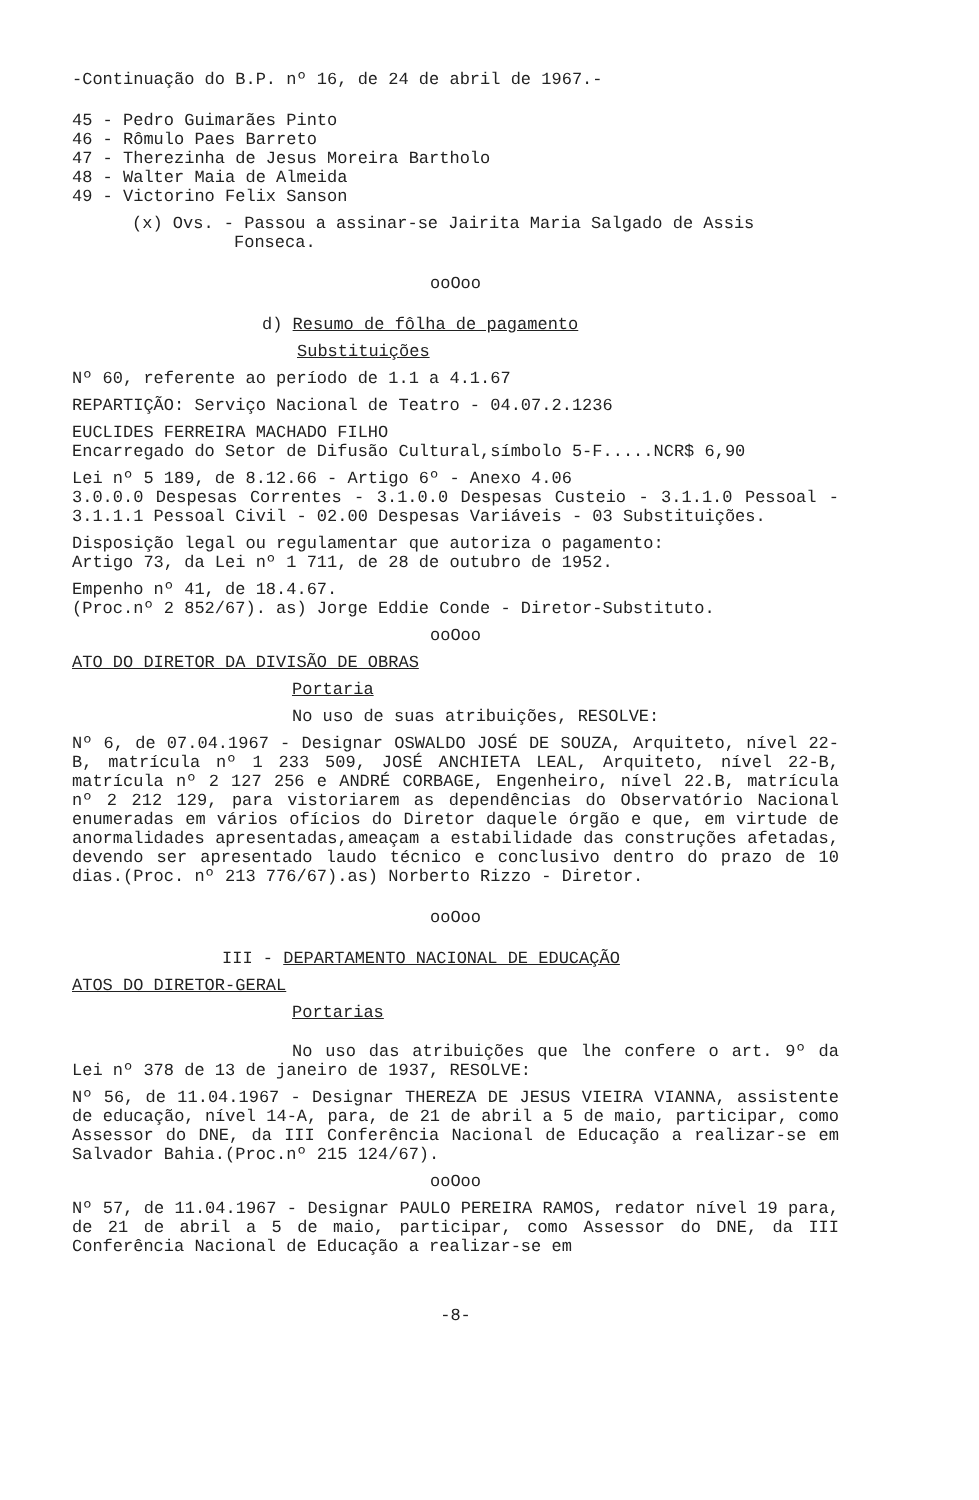-Continuação do B.P. nº 16, de 24 de abril de 1967.-
45 - Pedro Guimarães Pinto
46 - Rômulo Paes Barreto
47 - Therezinha de Jesus Moreira Bartholo
48 - Walter Maia de Almeida
49 - Victorino Felix Sanson
(x) Ovs. - Passou a assinar-se Jairita Maria Salgado de Assis
Fonseca.
ooOoo
d) Resumo de fôlha de pagamento
Substituições
Nº 60, referente ao período de 1.1 a 4.1.67
REPARTIÇÃO: Serviço Nacional de Teatro - 04.07.2.1236
EUCLIDES FERREIRA MACHADO FILHO
Encarregado do Setor de Difusão Cultural,símbolo 5-F.....NCR$ 6,90
Lei nº 5 189, de 8.12.66 - Artigo 6º - Anexo 4.06
3.0.0.0 Despesas Correntes - 3.1.0.0 Despesas Custeio - 3.1.1.0 Pessoal - 3.1.1.1 Pessoal Civil - 02.00 Despesas Variáveis - 03 Substituições.
Disposição legal ou regulamentar que autoriza o pagamento:
Artigo 73, da Lei nº 1 711, de 28 de outubro de 1952.
Empenho nº 41, de 18.4.67.
(Proc.nº 2 852/67). as) Jorge Eddie Conde - Diretor-Substituto.
ooOoo
ATO DO DIRETOR DA DIVISÃO DE OBRAS
Portaria
No uso de suas atribuições, RESOLVE:
Nº 6, de 07.04.1967 - Designar OSWALDO JOSÉ DE SOUZA, Arquiteto, nível 22-B, matrícula nº 1 233 509, JOSÉ ANCHIETA LEAL, Arquiteto, nível 22-B, matrícula nº 2 127 256 e ANDRÉ CORBAGE, Engenheiro, nível 22.B, matrícula nº 2 212 129, para vistoriarem as dependências do Observatório Nacional enumeradas em vários ofícios do Diretor daquele órgão e que, em virtude de anormalidades apresentadas,ameaçam a estabilidade das construções afetadas, devendo ser apresentado laudo técnico e conclusivo dentro do prazo de 10 dias.(Proc. nº 213 776/67).as) Norberto Rizzo - Diretor.
ooOoo
III - DEPARTAMENTO NACIONAL DE EDUCAÇÃO
ATOS DO DIRETOR-GERAL
Portarias
No uso das atribuições que lhe confere o art. 9º da Lei nº 378 de 13 de janeiro de 1937, RESOLVE:
Nº 56, de 11.04.1967 - Designar THEREZA DE JESUS VIEIRA VIANNA, assistente de educação, nível 14-A, para, de 21 de abril a 5 de maio, participar, como Assessor do DNE, da III Conferência Nacional de Educação a realizar-se em Salvador Bahia.(Proc.nº 215 124/67).
ooOoo
Nº 57, de 11.04.1967 - Designar PAULO PEREIRA RAMOS, redator nível 19 para, de 21 de abril a 5 de maio, participar, como Assessor do DNE, da III Conferência Nacional de Educação a realizar-se em
-8-